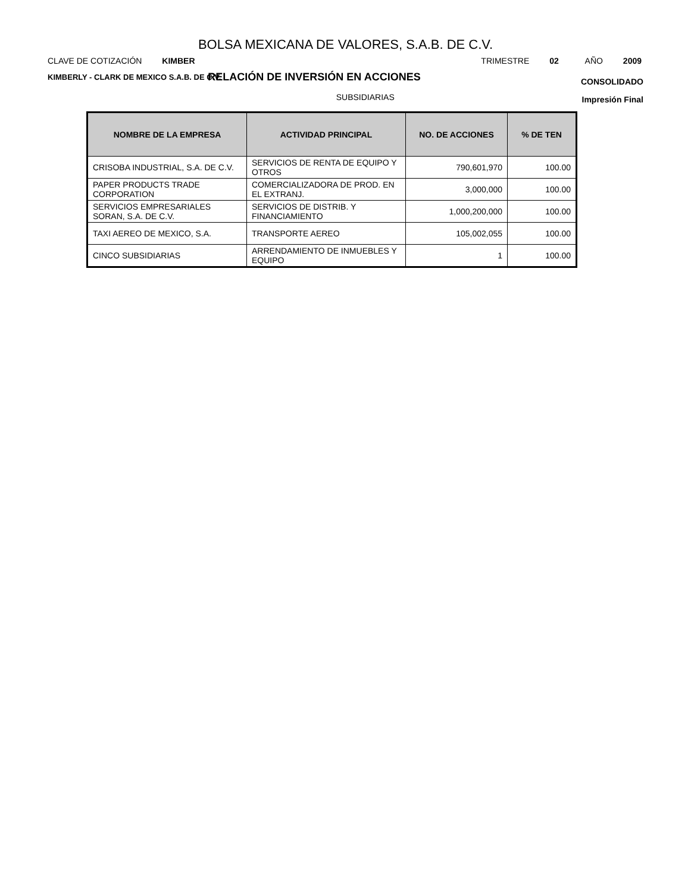BOLSA MEXICANA DE VALORES, S.A.B. DE C.V.
CLAVE DE COTIZACIÓN KIMBER TRIMESTRE 02 AÑO 2009
KIMBERLY - CLARK DE MEXICO S.A.B. DE C.V.
RELACIÓN DE INVERSIÓN EN ACCIONES
CONSOLIDADO
SUBSIDIARIAS
Impresión Final
| NOMBRE DE LA EMPRESA | ACTIVIDAD PRINCIPAL | NO. DE ACCIONES | % DE TEN |
| --- | --- | --- | --- |
| CRISOBA INDUSTRIAL, S.A. DE C.V. | SERVICIOS DE RENTA DE EQUIPO Y OTROS | 790,601,970 | 100.00 |
| PAPER PRODUCTS TRADE CORPORATION | COMERCIALIZADORA DE PROD. EN EL EXTRANJ. | 3,000,000 | 100.00 |
| SERVICIOS EMPRESARIALES SORAN, S.A. DE C.V. | SERVICIOS DE DISTRIB. Y FINANCIAMIENTO | 1,000,200,000 | 100.00 |
| TAXI AEREO DE MEXICO, S.A. | TRANSPORTE AEREO | 105,002,055 | 100.00 |
| CINCO SUBSIDIARIAS | ARRENDAMIENTO DE INMUEBLES Y EQUIPO | 1 | 100.00 |